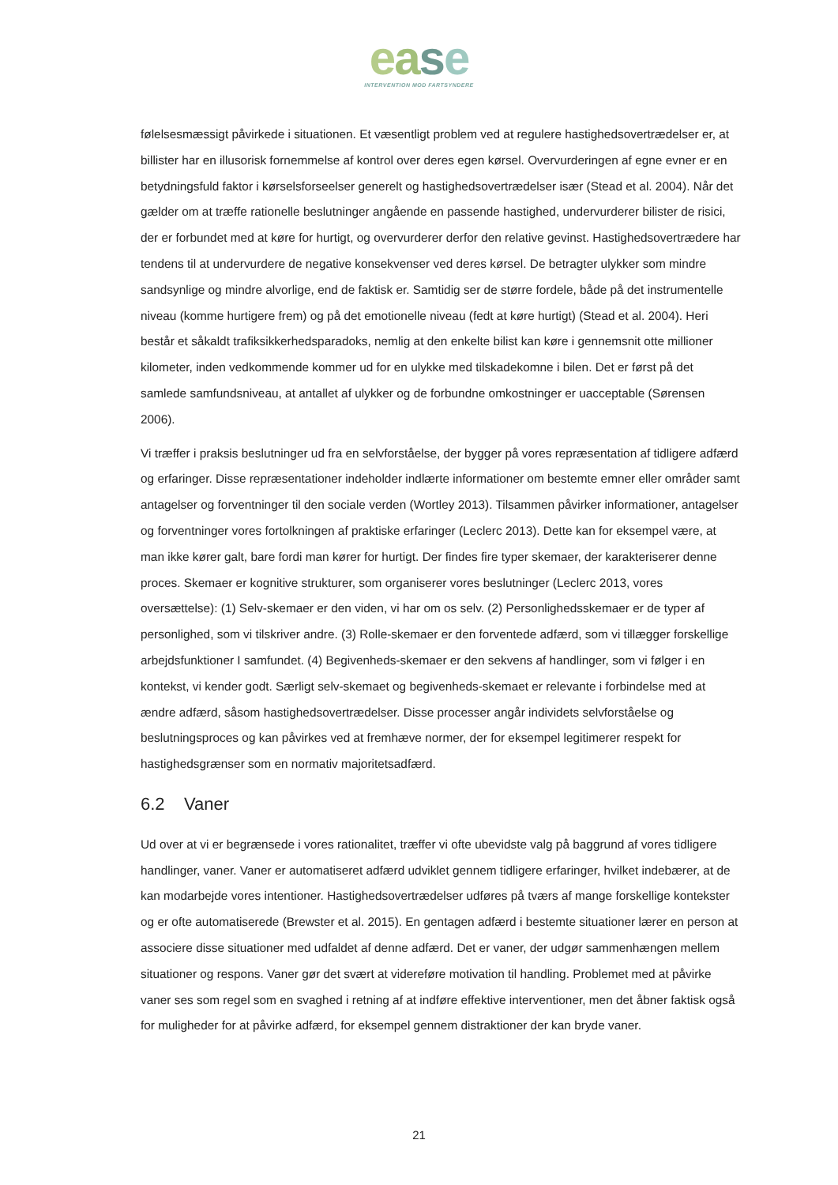ease
INTERVENTION MOD FARTSYNDERE
følelsesmæssigt påvirkede i situationen. Et væsentligt problem ved at regulere hastighedsovertrædelser er, at billister har en illusorisk fornemmelse af kontrol over deres egen kørsel. Overvurderingen af egne evner er en betydningsfuld faktor i kørselsforseelser generelt og hastighedsovertrædelser især (Stead et al. 2004). Når det gælder om at træffe rationelle beslutninger angående en passende hastighed, undervurderer bilister de risici, der er forbundet med at køre for hurtigt, og overvurderer derfor den relative gevinst. Hastighedsovertrædere har tendens til at undervurdere de negative konsekvenser ved deres kørsel. De betragter ulykker som mindre sandsynlige og mindre alvorlige, end de faktisk er. Samtidig ser de større fordele, både på det instrumentelle niveau (komme hurtigere frem) og på det emotionelle niveau (fedt at køre hurtigt) (Stead et al. 2004). Heri består et såkaldt trafiksikkerhedsparadoks, nemlig at den enkelte bilist kan køre i gennemsnit otte millioner kilometer, inden vedkommende kommer ud for en ulykke med tilskadekomne i bilen. Det er først på det samlede samfundsniveau, at antallet af ulykker og de forbundne omkostninger er uacceptable (Sørensen 2006).
Vi træffer i praksis beslutninger ud fra en selvforståelse, der bygger på vores repræsentation af tidligere adfærd og erfaringer. Disse repræsentationer indeholder indlærte informationer om bestemte emner eller områder samt antagelser og forventninger til den sociale verden (Wortley 2013). Tilsammen påvirker informationer, antagelser og forventninger vores fortolkningen af praktiske erfaringer (Leclerc 2013). Dette kan for eksempel være, at man ikke kører galt, bare fordi man kører for hurtigt. Der findes fire typer skemaer, der karakteriserer denne proces. Skemaer er kognitive strukturer, som organiserer vores beslutninger (Leclerc 2013, vores oversættelse): (1) Selv-skemaer er den viden, vi har om os selv. (2) Personlighedsskemaer er de typer af personlighed, som vi tilskriver andre. (3) Rolle-skemaer er den forventede adfærd, som vi tillægger forskellige arbejdsfunktioner I samfundet. (4) Begivenheds-skemaer er den sekvens af handlinger, som vi følger i en kontekst, vi kender godt. Særligt selv-skemaet og begivenheds-skemaet er relevante i forbindelse med at ændre adfærd, såsom hastighedsovertrædelser. Disse processer angår individets selvforståelse og beslutningsproces og kan påvirkes ved at fremhæve normer, der for eksempel legitimerer respekt for hastighedsgrænser som en normativ majoritetsadfærd.
6.2 Vaner
Ud over at vi er begrænsede i vores rationalitet, træffer vi ofte ubevidste valg på baggrund af vores tidligere handlinger, vaner. Vaner er automatiseret adfærd udviklet gennem tidligere erfaringer, hvilket indebærer, at de kan modarbejde vores intentioner. Hastighedsovertrædelser udføres på tværs af mange forskellige kontekster og er ofte automatiserede (Brewster et al. 2015). En gentagen adfærd i bestemte situationer lærer en person at associere disse situationer med udfaldet af denne adfærd. Det er vaner, der udgør sammenhængen mellem situationer og respons. Vaner gør det svært at videreføre motivation til handling. Problemet med at påvirke vaner ses som regel som en svaghed i retning af at indføre effektive interventioner, men det åbner faktisk også for muligheder for at påvirke adfærd, for eksempel gennem distraktioner der kan bryde vaner.
21